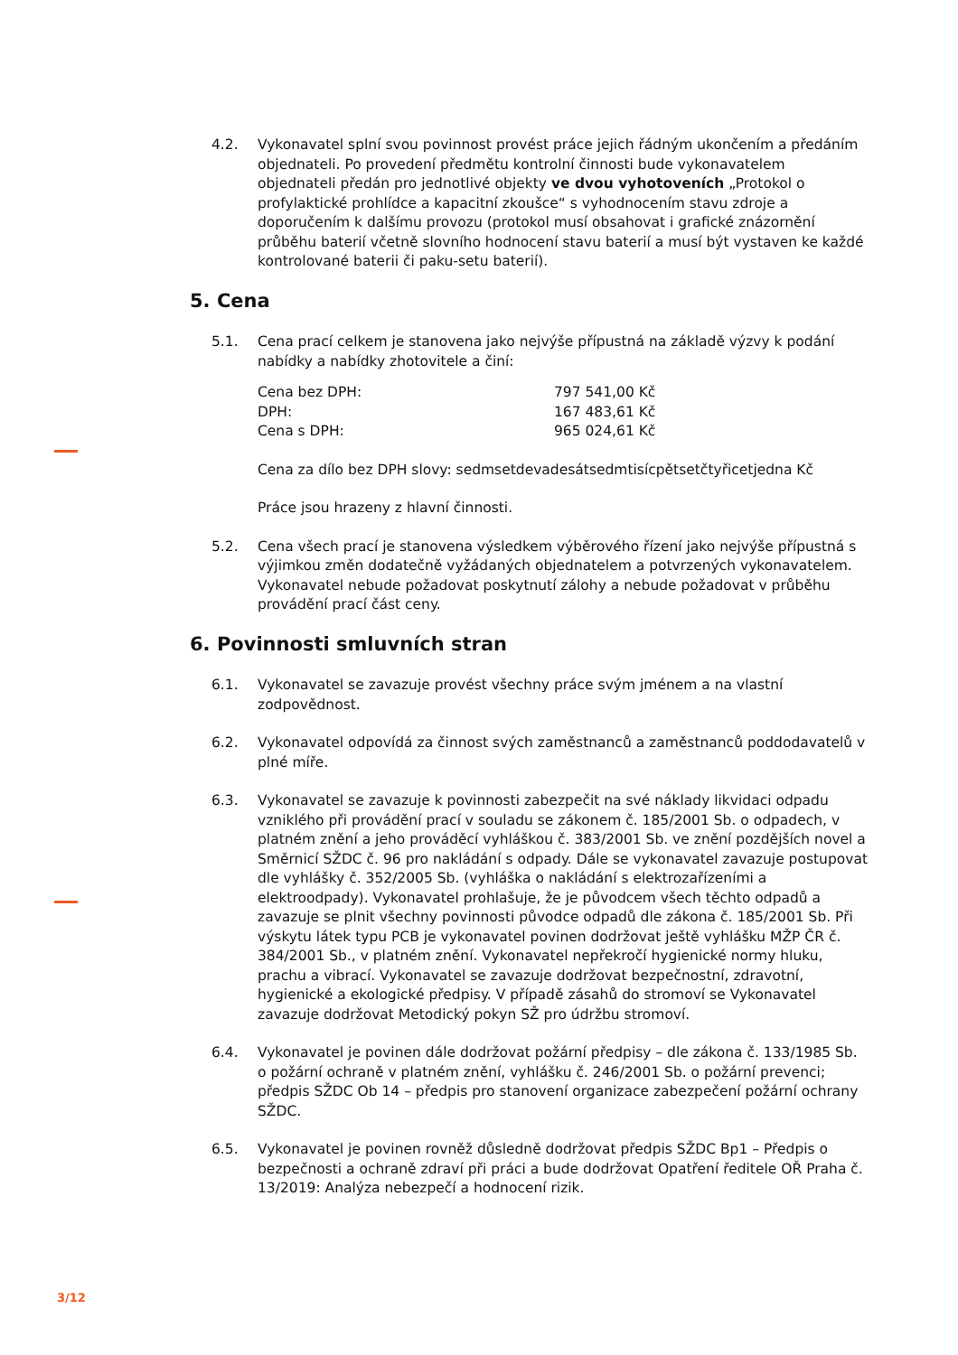4.2. Vykonavatel splní svou povinnost provést práce jejich řádným ukončením a předáním objednateli. Po provedení předmětu kontrolní činnosti bude vykonavatelem objednateli předán pro jednotlivé objekty ve dvou vyhotoveních „Protokol o profylaktické prohlídce a kapacitní zkoušce“ s vyhodnocením stavu zdroje a doporučením k dalšímu provozu (protokol musí obsahovat i grafické znázornění průběhu baterií včetně slovního hodnocení stavu baterií a musí být vystaven ke každé kontrolované baterii či paku-setu baterií).
5. Cena
5.1. Cena prací celkem je stanovena jako nejvýše přípustná na základě výzvy k podání nabídky a nabídky zhotovitele a činí:
| Cena bez DPH: | 797 541,00 Kč |
| DPH: | 167 483,61 Kč |
| Cena s DPH: | 965 024,61 Kč |
Cena za dílo bez DPH slovy: sedmsetdevadesátsedmtisícpětsetčtyřicetjedna Kč
Práce jsou hrazeny z hlavní činnosti.
5.2. Cena všech prací je stanovena výsledkem výběrového řízení jako nejvýše přípustná s výjimkou změn dodatečně vyžádaných objednatelem a potvrzených vykonavatelem. Vykonavatel nebude požadovat poskytnutí zálohy a nebude požadovat v průběhu provádění prací část ceny.
6. Povinnosti smluvních stran
6.1. Vykonavatel se zavazuje provést všechny práce svým jménem a na vlastní zodpovědnost.
6.2. Vykonavatel odpovídá za činnost svých zaměstnanců a zaměstnanců poddodavatelů v plné míře.
6.3. Vykonavatel se zavazuje k povinnosti zabezpečit na své náklady likvidaci odpadu vzniklého při provádění prací v souladu se zákonem č. 185/2001 Sb. o odpadech, v platném znění a jeho prováděcí vyhláškou č. 383/2001 Sb. ve znění pozdějších novel a Směrnicí SŽDC č. 96 pro nakládání s odpady. Dále se vykonavatel zavazuje postupovat dle vyhlášky č. 352/2005 Sb. (vyhláška o nakládání s elektrozařízeními a elektroodpady). Vykonavatel prohlašuje, že je původcem všech těchto odpadů a zavazuje se plnit všechny povinnosti původce odpadů dle zákona č. 185/2001 Sb. Při výskytu látek typu PCB je vykonavatel povinen dodržovat ještě vyhlášku MŽP ČR č. 384/2001 Sb., v platném znění. Vykonavatel nepřekročí hygienické normy hluku, prachu a vibrací. Vykonavatel se zavazuje dodržovat bezpečnostní, zdravotní, hygienické a ekologické předpisy. V případě zásahů do stromoví se Vykonavatel zavazuje dodržovat Metodický pokyn SŽ pro údržbu stromoví.
6.4. Vykonavatel je povinen dále dodržovat požární předpisy – dle zákona č. 133/1985 Sb. o požární ochraně v platném znění, vyhlášku č. 246/2001 Sb. o požární prevenci; předpis SŽDC Ob 14 – předpis pro stanovení organizace zabezpečení požární ochrany SŽDC.
6.5. Vykonavatel je povinen rovněž důsledně dodržovat předpis SŽDC Bp1 – Předpis o bezpečnosti a ochraně zdraví při práci a bude dodržovat Opatření ředitele OŘ Praha č. 13/2019: Analýza nebezpečí a hodnocení rizik.
3/12